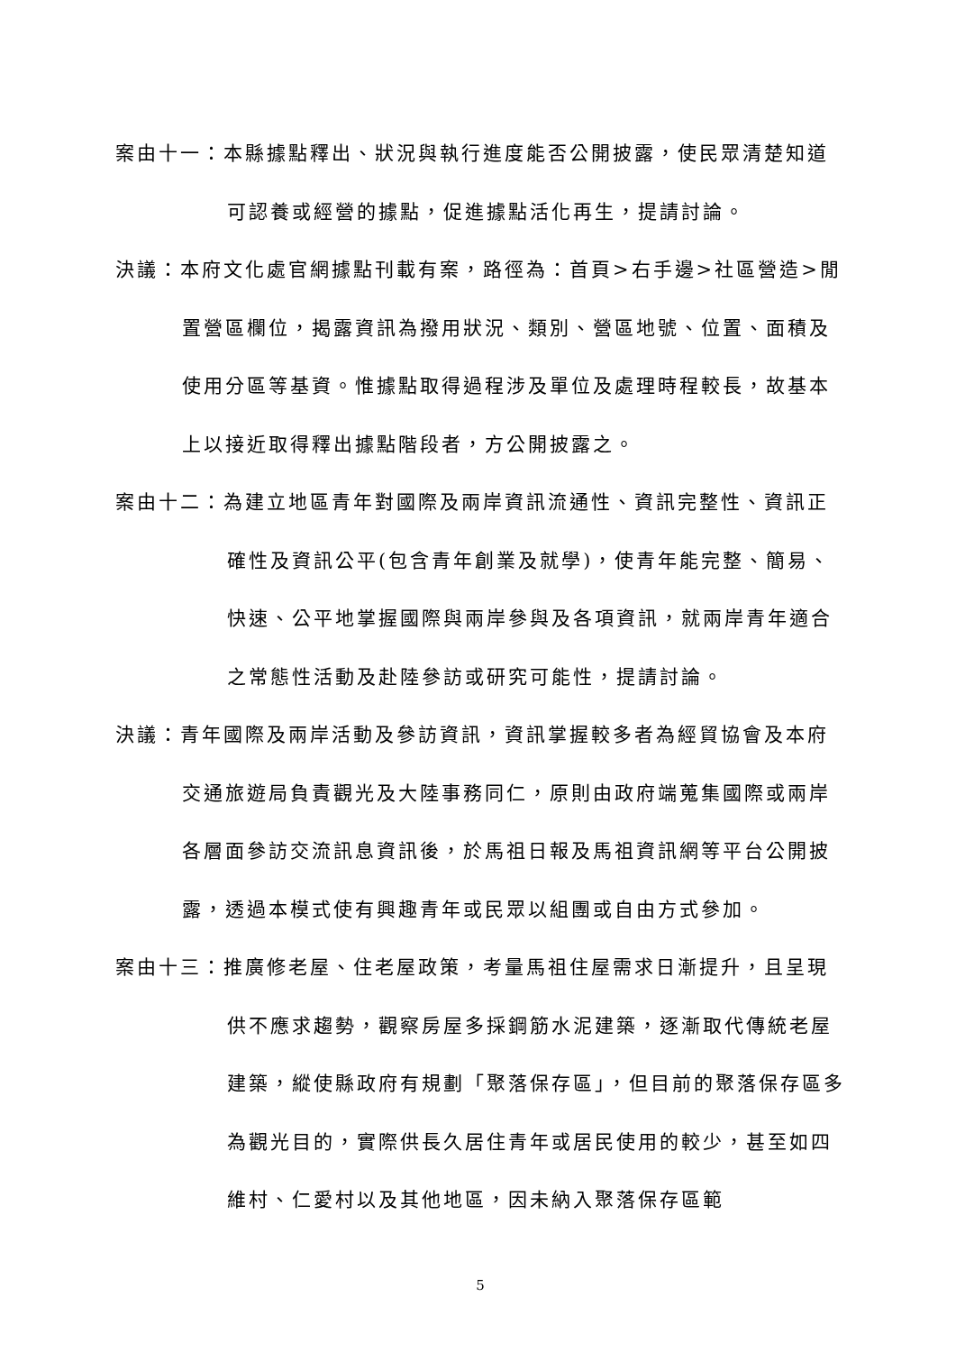案由十一：本縣據點釋出、狀況與執行進度能否公開披露，使民眾清楚知道可認養或經營的據點，促進據點活化再生，提請討論。
決議：本府文化處官網據點刊載有案，路徑為：首頁>右手邊>社區營造>閒置營區欄位，揭露資訊為撥用狀況、類別、營區地號、位置、面積及使用分區等基資。惟據點取得過程涉及單位及處理時程較長，故基本上以接近取得釋出據點階段者，方公開披露之。
案由十二：為建立地區青年對國際及兩岸資訊流通性、資訊完整性、資訊正確性及資訊公平(包含青年創業及就學)，使青年能完整、簡易、快速、公平地掌握國際與兩岸參與及各項資訊，就兩岸青年適合之常態性活動及赴陸參訪或研究可能性，提請討論。
決議：青年國際及兩岸活動及參訪資訊，資訊掌握較多者為經貿協會及本府交通旅遊局負責觀光及大陸事務同仁，原則由政府端蒐集國際或兩岸各層面參訪交流訊息資訊後，於馬祖日報及馬祖資訊網等平台公開披露，透過本模式使有興趣青年或民眾以組團或自由方式參加。
案由十三：推廣修老屋、住老屋政策，考量馬祖住屋需求日漸提升，且呈現供不應求趨勢，觀察房屋多採鋼筋水泥建築，逐漸取代傳統老屋建築，縱使縣政府有規劃「聚落保存區」，但目前的聚落保存區多為觀光目的，實際供長久居住青年或居民使用的較少，甚至如四維村、仁愛村以及其他地區，因未納入聚落保存區範
5